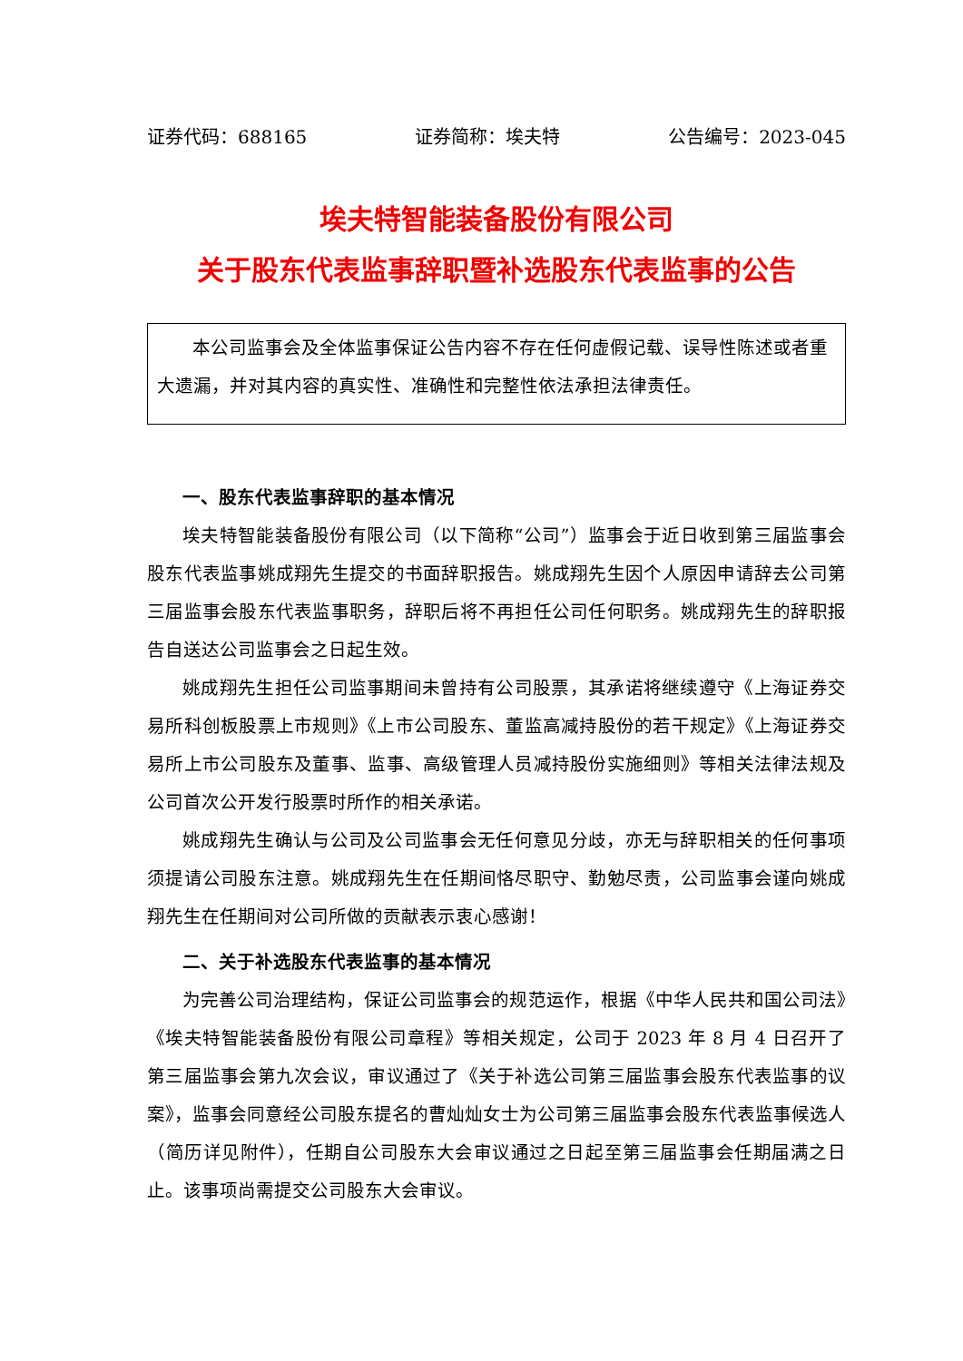证券代码：688165 证券简称：埃夫特 公告编号：2023-045
埃夫特智能装备股份有限公司
关于股东代表监事辞职暨补选股东代表监事的公告
本公司监事会及全体监事保证公告内容不存在任何虚假记载、误导性陈述或者重大遗漏，并对其内容的真实性、准确性和完整性依法承担法律责任。
一、股东代表监事辞职的基本情况
埃夫特智能装备股份有限公司（以下简称“公司”）监事会于近日收到第三届监事会股东代表监事姚成翔先生提交的书面辞职报告。姚成翔先生因个人原因申请辞去公司第三届监事会股东代表监事职务，辞职后将不再担任公司任何职务。姚成翔先生的辞职报告自送达公司监事会之日起生效。
姚成翔先生担任公司监事期间未曾持有公司股票，其承诺将继续遵守《上海证券交易所科创板股票上市规则》《上市公司股东、董监高减持股份的若干规定》《上海证券交易所上市公司股东及董事、监事、高级管理人员减持股份实施细则》等相关法律法规及公司首次公开发行股票时所作的相关承诺。
姚成翔先生确认与公司及公司监事会无任何意见分歧，亦无与辞职相关的任何事项须提请公司股东注意。姚成翔先生在任期间恪尽职守、勤勉尽责，公司监事会谨向姚成翔先生在任期间对公司所做的贡献表示衷心感谢！
二、关于补选股东代表监事的基本情况
为完善公司治理结构，保证公司监事会的规范运作，根据《中华人民共和国公司法》《埃夫特智能装备股份有限公司章程》等相关规定，公司于 2023 年 8 月 4 日召开了第三届监事会第九次会议，审议通过了《关于补选公司第三届监事会股东代表监事的议案》，监事会同意经公司股东提名的曹灿灿女士为公司第三届监事会股东代表监事候选人（简历详见附件），任期自公司股东大会审议通过之日起至第三届监事会任期届满之日止。该事项尚需提交公司股东大会审议。